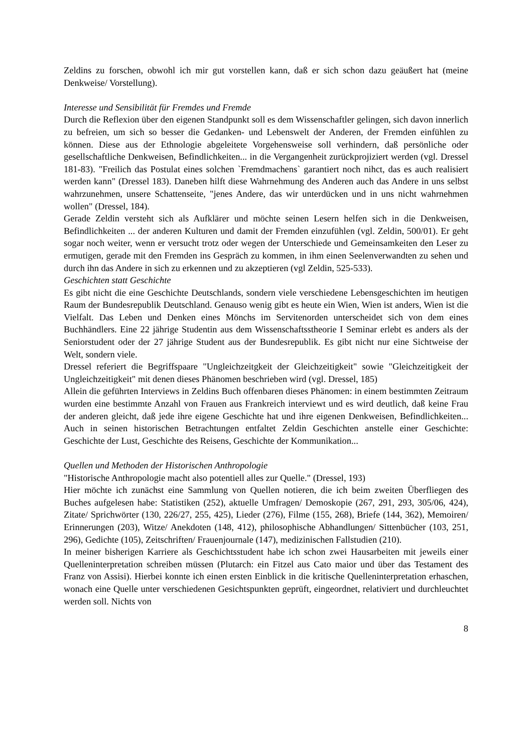Zeldins zu forschen, obwohl ich mir gut vorstellen kann, daß er sich schon dazu geäußert hat (meine Denkweise/ Vorstellung).
Interesse und Sensibilität für Fremdes und Fremde
Durch die Reflexion über den eigenen Standpunkt soll es dem Wissenschaftler gelingen, sich davon innerlich zu befreien, um sich so besser die Gedanken- und Lebenswelt der Anderen, der Fremden einfühlen zu können. Diese aus der Ethnologie abgeleitete Vorgehensweise soll verhindern, daß persönliche oder gesellschaftliche Denkweisen, Befindlichkeiten... in die Vergangenheit zurückprojiziert werden (vgl. Dressel 181-83). "Freilich das Postulat eines solchen `Fremdmachens` garantiert noch nihct, das es auch realisiert werden kann" (Dressel 183). Daneben hilft diese Wahrnehmung des Anderen auch das Andere in uns selbst wahrzunehmen, unsere Schattenseite, "jenes Andere, das wir unterdücken und in uns nicht wahrnehmen wollen" (Dressel, 184).
Gerade Zeldin versteht sich als Aufklärer und möchte seinen Lesern helfen sich in die Denkweisen, Befindlichkeiten ... der anderen Kulturen und damit der Fremden einzufühlen (vgl. Zeldin, 500/01). Er geht sogar noch weiter, wenn er versucht trotz oder wegen der Unterschiede und Gemeinsamkeiten den Leser zu ermutigen, gerade mit den Fremden ins Gespräch zu kommen, in ihm einen Seelenverwandten zu sehen und durch ihn das Andere in sich zu erkennen und zu akzeptieren (vgl Zeldin, 525-533).
Geschichten statt Geschichte
Es gibt nicht die eine Geschichte Deutschlands, sondern viele verschiedene Lebensgeschichten im heutigen Raum der Bundesrepublik Deutschland. Genauso wenig gibt es heute ein Wien, Wien ist anders, Wien ist die Vielfalt. Das Leben und Denken eines Mönchs im Servitenorden unterscheidet sich von dem eines Buchhändlers. Eine 22 jährige Studentin aus dem Wissenschaftsstheorie I Seminar erlebt es anders als der Seniorstudent oder der 27 jährige Student aus der Bundesrepublik. Es gibt nicht nur eine Sichtweise der Welt, sondern viele.
Dressel referiert die Begriffspaare "Ungleichzeitgkeit der Gleichzeitigkeit" sowie "Gleichzeitigkeit der Ungleichzeitigkeit" mit denen dieses Phänomen beschrieben wird (vgl. Dressel, 185)
Allein die geführten Interviews in Zeldins Buch offenbaren dieses Phänomen: in einem bestimmten Zeitraum wurden eine bestimmte Anzahl von Frauen aus Frankreich interviewt und es wird deutlich, daß keine Frau der anderen gleicht, daß jede ihre eigene Geschichte hat und ihre eigenen Denkweisen, Befindlichkeiten... Auch in seinen historischen Betrachtungen entfaltet Zeldin Geschichten anstelle einer Geschichte: Geschichte der Lust, Geschichte des Reisens, Geschichte der Kommunikation...
Quellen und Methoden der Historischen Anthropologie
"Historische Anthropologie macht also potentiell alles zur Quelle." (Dressel, 193)
Hier möchte ich zunächst eine Sammlung von Quellen notieren, die ich beim zweiten Überfliegen des Buches aufgelesen habe: Statistiken (252), aktuelle Umfragen/ Demoskopie (267, 291, 293, 305/06, 424), Zitate/ Sprichwörter (130, 226/27, 255, 425), Lieder (276), Filme (155, 268), Briefe (144, 362), Memoiren/ Erinnerungen (203), Witze/ Anekdoten (148, 412), philosophische Abhandlungen/ Sittenbücher (103, 251, 296), Gedichte (105), Zeitschriften/ Frauenjournale (147), medizinischen Fallstudien (210).
In meiner bisherigen Karriere als Geschichtsstudent habe ich schon zwei Hausarbeiten mit jeweils einer Quelleninterpretation schreiben müssen (Plutarch: ein Fitzel aus Cato maior und über das Testament des Franz von Assisi). Hierbei konnte ich einen ersten Einblick in die kritische Quelleninterpretation erhaschen, wonach eine Quelle unter verschiedenen Gesichtspunkten geprüft, eingeordnet, relativiert und durchleuchtet werden soll. Nichts von
8